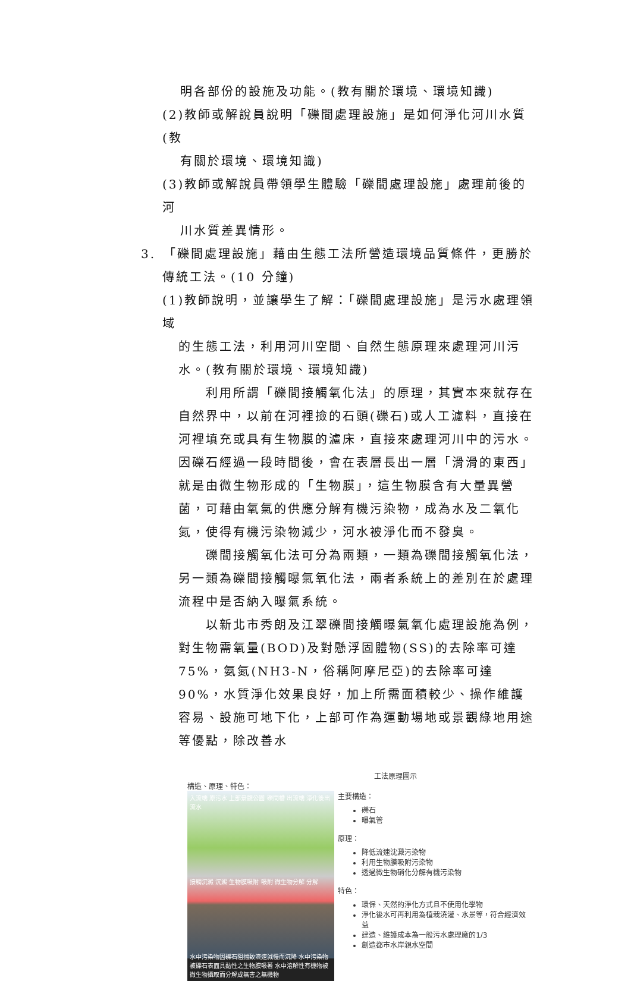明各部份的設施及功能。(教有關於環境、環境知識)
(2)教師或解說員說明「礫間處理設施」是如何淨化河川水質(教
有關於環境、環境知識)
(3)教師或解說員帶領學生體驗「礫間處理設施」處理前後的河
川水質差異情形。
3.　「礫間處理設施」藉由生態工法所營造環境品質條件，更勝於
傳統工法。(10 分鐘)
(1)教師說明，並讓學生了解：「礫間處理設施」是污水處理領域
的生態工法，利用河川空間、自然生態原理來處理河川污水。(教有關於環境、環境知識)
利用所謂「礫間接觸氧化法」的原理，其實本來就存在自然界中，以前在河裡撿的石頭(礫石)或人工濾料，直接在河裡填充或具有生物膜的濾床，直接來處理河川中的污水。因礫石經過一段時間後，會在表層長出一層「滑滑的東西」就是由微生物形成的「生物膜」，這生物膜含有大量異營菌，可藉由氧氣的供應分解有機污染物，成為水及二氧化氮，使得有機污染物減少，河水被淨化而不發臭。
礫間接觸氧化法可分為兩類，一類為礫間接觸氧化法，另一類為礫間接觸曝氣氧化法，兩者系統上的差別在於處理流程中是否納入曝氣系統。
以新北市秀朗及江翠礫間接觸曝氣氧化處理設施為例，對生物需氧量(BOD)及對懸浮固體物(SS)的去除率可達 75%，氨氮(NH3-N，俗稱阿摩尼亞)的去除率可達 90%，水質淨化效果良好，加上所需面積較少、操作維護容易、設施可地下化，上部可作為運動場地或景觀綠地用途等優點，除改善水
工法原理圖示
構造、原理、特色：
入流端 原污水 上部景觀公園 礫間槽 出流端 淨化後出流水
接觸沉澱 沉澱 生物膜吸附 吸附 微生物分解 分解
水中污染物因礫石阻擋致流速減慢而沉降 水中污染物被礫石表面具黏性之生物膜吸著 水中溶解性有機物被微生物攝取而分解成無害之無機物
主要構造：
礫石
曝氣管
原理：
降低流速沈澱污染物
利用生物膜吸附污染物
透過微生物硝化分解有機污染物
特色：
環保、天然的淨化方式且不使用化學物
淨化後水可再利用為植栽澆灌、水景等，符合經濟效益
建造、維護成本為一般污水處理廠的1/3
創造都市水岸親水空間